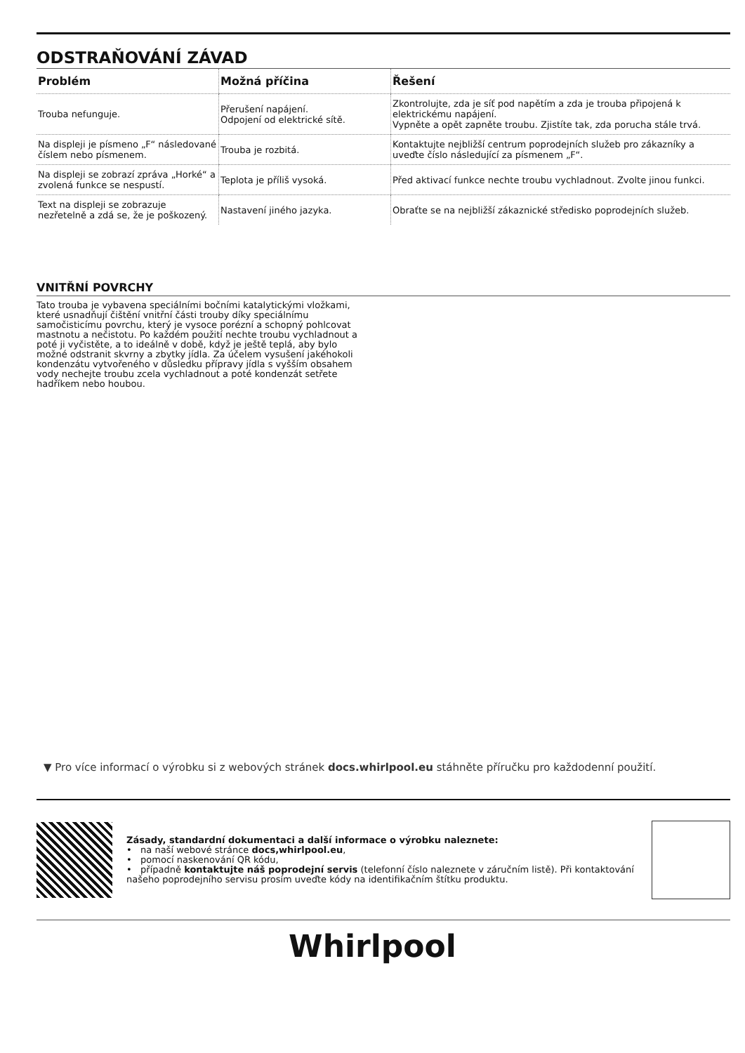ODSTRAŇOVÁNÍ ZÁVAD
| Problém | Možná příčina | Řešení |
| --- | --- | --- |
| Trouba nefunguje. | Přerušení napájení. Odpojení od elektrické sítě. | Zkontrolujte, zda je síť pod napětím a zda je trouba připojená k elektrickému napájení. Vypněte a opět zapněte troubu. Zjistíte tak, zda porucha stále trvá. |
| Na displeji je písmeno „F“ následované číslem nebo písmenem. | Trouba je rozbitá. | Kontaktujte nejbližší centrum poprodejních služeb pro zákazníky a uveďte číslo následující za písmenem „F“. |
| Na displeji se zobrazí zpráva „Horké“ a zvolená funkce se nespustí. | Teplota je příliš vysoká. | Před aktivací funkce nechte troubu vychladnout. Zvolte jinou funkci. |
| Text na displeji se zobrazuje nezřetelně a zdá se, že je poškozený. | Nastavení jiného jazyka. | Obraťte se na nejbližší zákaznické středisko poprodejních služeb. |
VNITŘNÍ POVRCHY
Tato trouba je vybavena speciálními bočními katalytickými vložkami, které usnadňují čištění vnitřní části trouby díky speciálnímu samočisticímu povrchu, který je vysoce porézní a schopný pohlcovat mastnotu a nečistotu. Po každém použití nechte troubu vychladnout a poté ji vyčistěte, a to ideálně v době, když je ještě teplá, aby bylo možné odstranit skvrny a zbytky jídla. Za účelem vysušení jakéhokoli kondenzátu vytvořeného v důsledku přípravy jídla s vyšším obsahem vody nechejte troubu zcela vychladnout a poté kondenzát setřete hadříkem nebo houbou.
▼ Pro více informací o výrobku si z webových stránek docs.whirlpool.eu stáhněte příručku pro každodenní použití.
Zásady, standardní dokumentaci a další informace o výrobku naleznete:
• na naší webové stránce docs,whirlpool.eu,
• pomocí naskenování QR kódu,
• případně kontaktujte náš poprodejní servis (telefonní číslo naleznete v záručním listě). Při kontaktování našeho poprodejního servisu prosím uveďte kódy na identifikačním štítku produktu.
Whirlpool